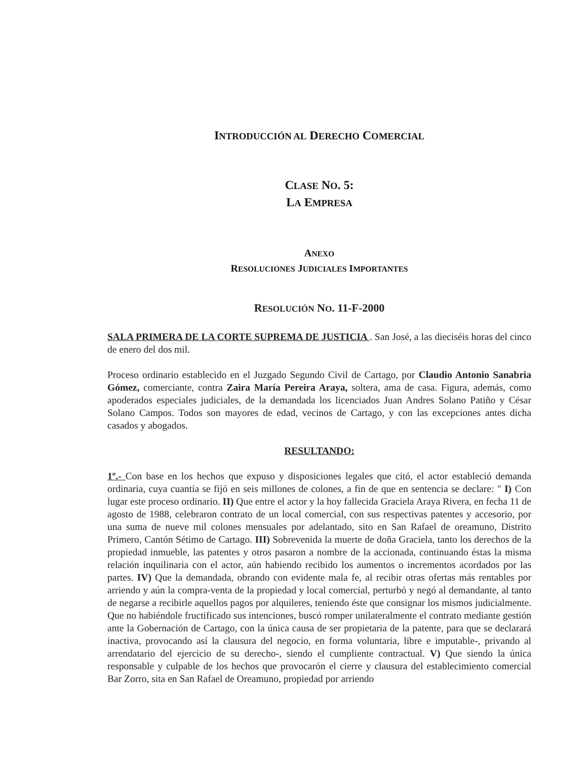INTRODUCCIÓN AL DERECHO COMERCIAL
CLASE NO. 5:
LA EMPRESA
ANEXO
RESOLUCIONES JUDICIALES IMPORTANTES
RESOLUCIÓN NO. 11-F-2000
SALA PRIMERA DE LA CORTE SUPREMA DE JUSTICIA . San José, a las dieciséis horas del cinco de enero del dos mil.
Proceso ordinario establecido en el Juzgado Segundo Civil de Cartago, por Claudio Antonio Sanabria Gómez, comerciante, contra Zaira María Pereira Araya, soltera, ama de casa. Figura, además, como apoderados especiales judiciales, de la demandada los licenciados Juan Andres Solano Patiño y César Solano Campos. Todos son mayores de edad, vecinos de Cartago, y con las excepciones antes dicha casados y abogados.
RESULTANDO:
1º.- Con base en los hechos que expuso y disposiciones legales que citó, el actor estableció demanda ordinaria, cuya cuantía se fijó en seis millones de colones, a fin de que en sentencia se declare: " I) Con lugar este proceso ordinario. II) Que entre el actor y la hoy fallecida Graciela Araya Rivera, en fecha 11 de agosto de 1988, celebraron contrato de un local comercial, con sus respectivas patentes y accesorio, por una suma de nueve mil colones mensuales por adelantado, sito en San Rafael de oreamuno, Distrito Primero, Cantón Sétimo de Cartago. III) Sobrevenida la muerte de doña Graciela, tanto los derechos de la propiedad inmueble, las patentes y otros pasaron a nombre de la accionada, continuando éstas la misma relación inquilinaria con el actor, aún habiendo recibido los aumentos o incrementos acordados por las partes. IV) Que la demandada, obrando con evidente mala fe, al recibir otras ofertas más rentables por arriendo y aún la compra-venta de la propiedad y local comercial, perturbó y negó al demandante, al tanto de negarse a recibirle aquellos pagos por alquileres, teniendo éste que consignar los mismos judicialmente. Que no habiéndole fructificado sus intenciones, buscó romper unilateralmente el contrato mediante gestión ante la Gobernación de Cartago, con la única causa de ser propietaria de la patente, para que se declarará inactiva, provocando así la clausura del negocio, en forma voluntaria, libre e imputable-, privando al arrendatario del ejercicio de su derecho-, siendo el cumpliente contractual. V) Que siendo la única responsable y culpable de los hechos que provocarón el cierre y clausura del establecimiento comercial Bar Zorro, sita en San Rafael de Oreamuno, propiedad por arriendo